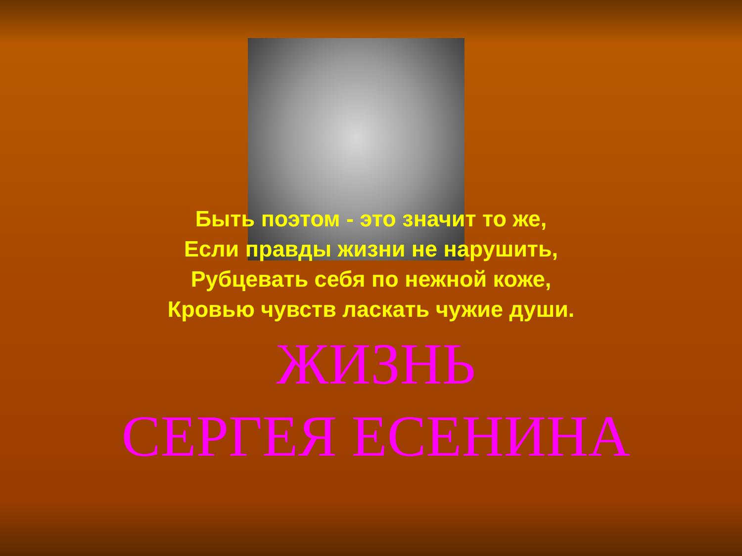Быть поэтом - это значит то же,
Если правды жизни не нарушить,
Рубцевать себя по нежной коже,
Кровью чувств ласкать чужие души.
ЖИЗНЬ
СЕРГЕЯ ЕСЕНИНА